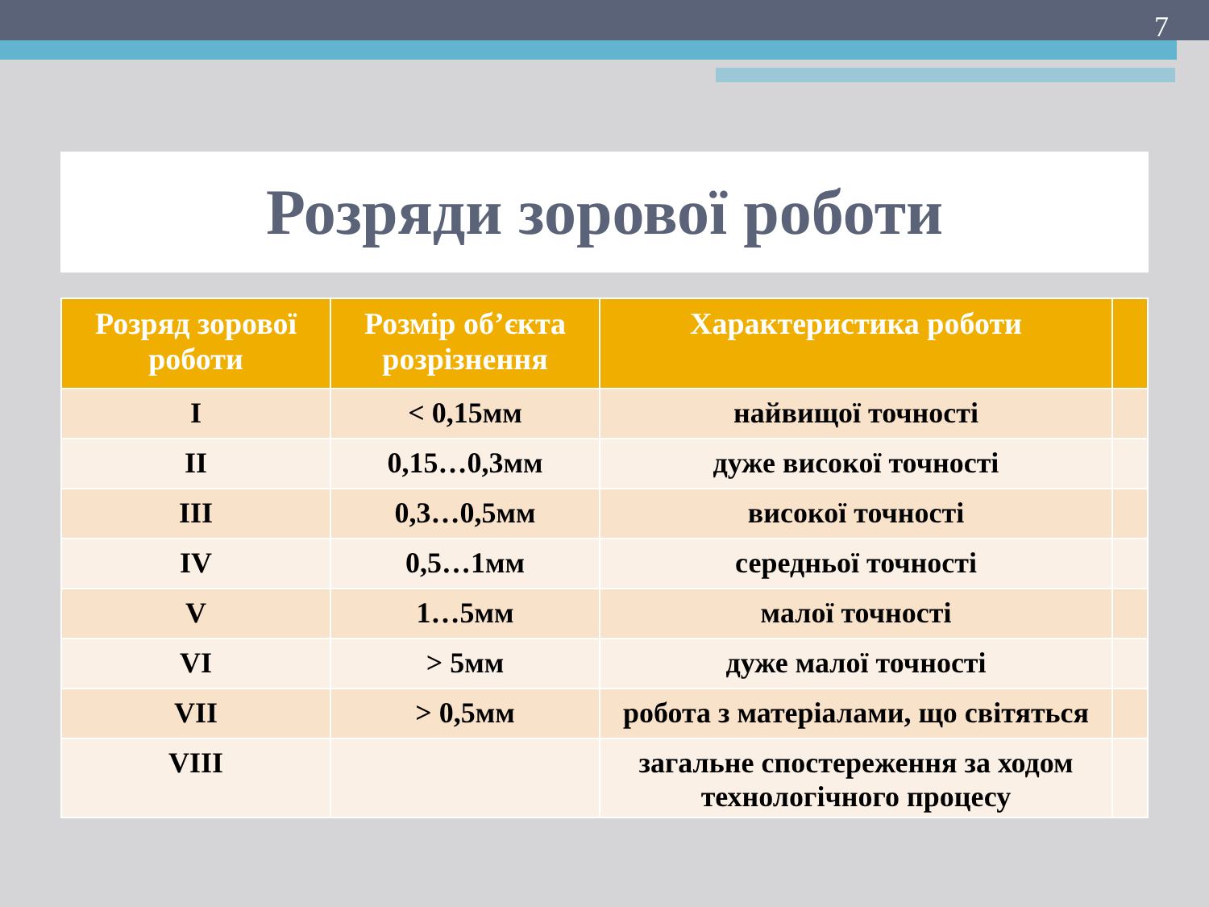7
Розряди зорової роботи
| Розряд зорової роботи | Розмір об’єкта розрізнення | Характеристика роботи | |
| --- | --- | --- | --- |
| I | < 0,15мм | найвищої точності | |
| II | 0,15…0,3мм | дуже високої точності | |
| III | 0,3…0,5мм | високої точності | |
| IV | 0,5…1мм | середньої точності | |
| V | 1…5мм | малої точності | |
| VI | > 5мм | дуже малої точності | |
| VII | > 0,5мм | робота з матеріалами, що світяться | |
| VIII | | загальне спостереження за ходом технологічного процесу | |